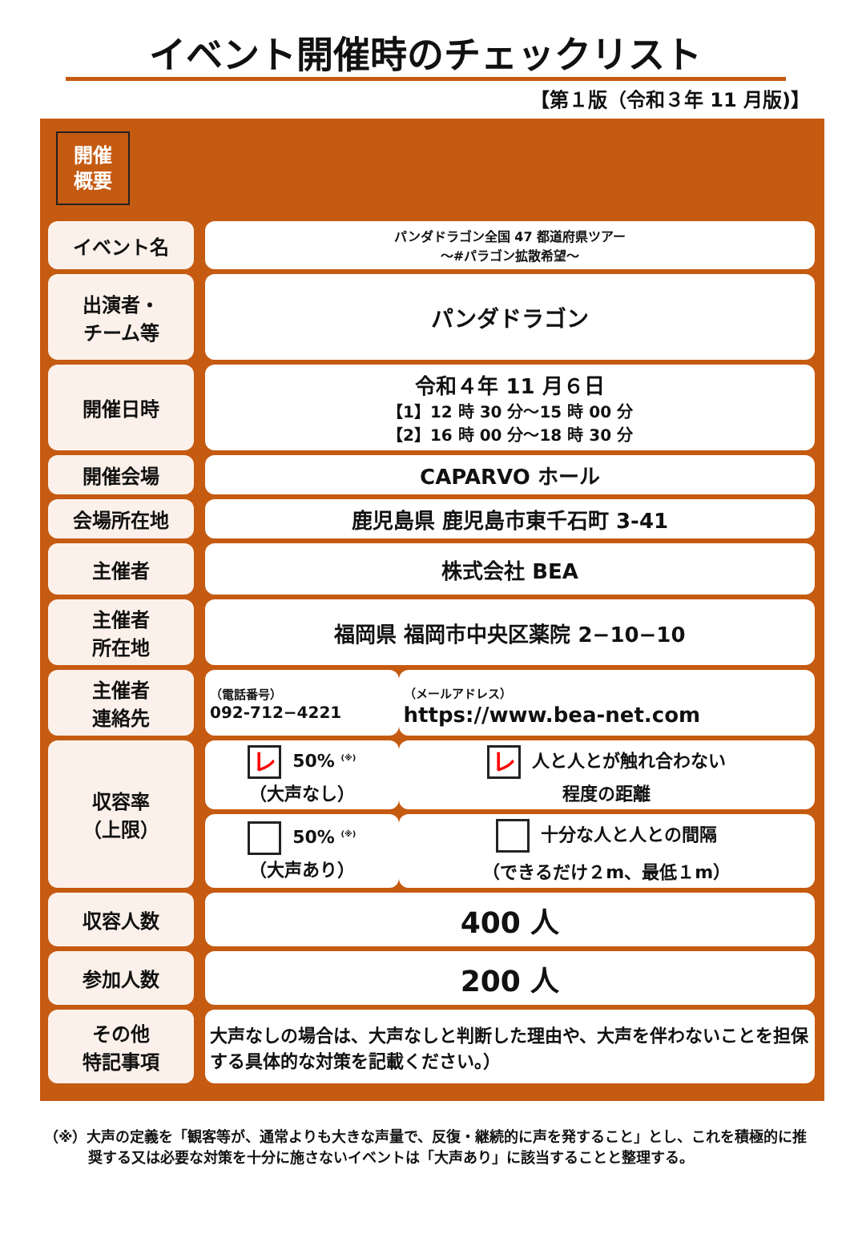イベント開催時のチェックリスト
【第１版（令和３年 11 月版)】
開催
概要
| イベント名 | | パンダドラゴン全国 47 都道府県ツアー ～#パラゴン拡散希望～ | |
| 出演者・ チーム等 | | パンダドラゴン | |
| 開催日時 | | 令和４年 11 月６日 【1】12 時 30 分～15 時 00 分 【2】16 時 00 分～18 時 30 分 | |
| 開催会場 | | CAPARVO ホール | |
| 会場所在地 | | 鹿児島県 鹿児島市東千石町 3-41 | |
| 主催者 | | 株式会社 BEA | |
| 主催者 所在地 | | 福岡県 福岡市中央区薬院 2−10−10 | |
| 主催者 連絡先 | | （電話番号） 092-712−4221 | （メールアドレス） https://www.bea-net.com |
| 収容率 （上限） | | レ 50% <sup>(※)</sup> （大声なし） | レ 人と人とが触れ合わない 程度の距離 |
| | | 50% <sup>(※)</sup> （大声あり） | 十分な人と人との間隔 （できるだけ２m、最低１m） |
| 収容人数 | | 400 人 | |
| 参加人数 | | 200 人 | |
| その他 特記事項 | | 大声なしの場合は、大声なしと判断した理由や、大声を伴わないことを担保する具体的な対策を記載ください。） | |
（※）大声の定義を「観客等が、通常よりも大きな声量で、反復・継続的に声を発すること」とし、これを積極的に推奨する又は必要な対策を十分に施さないイベントは「大声あり」に該当することと整理する。